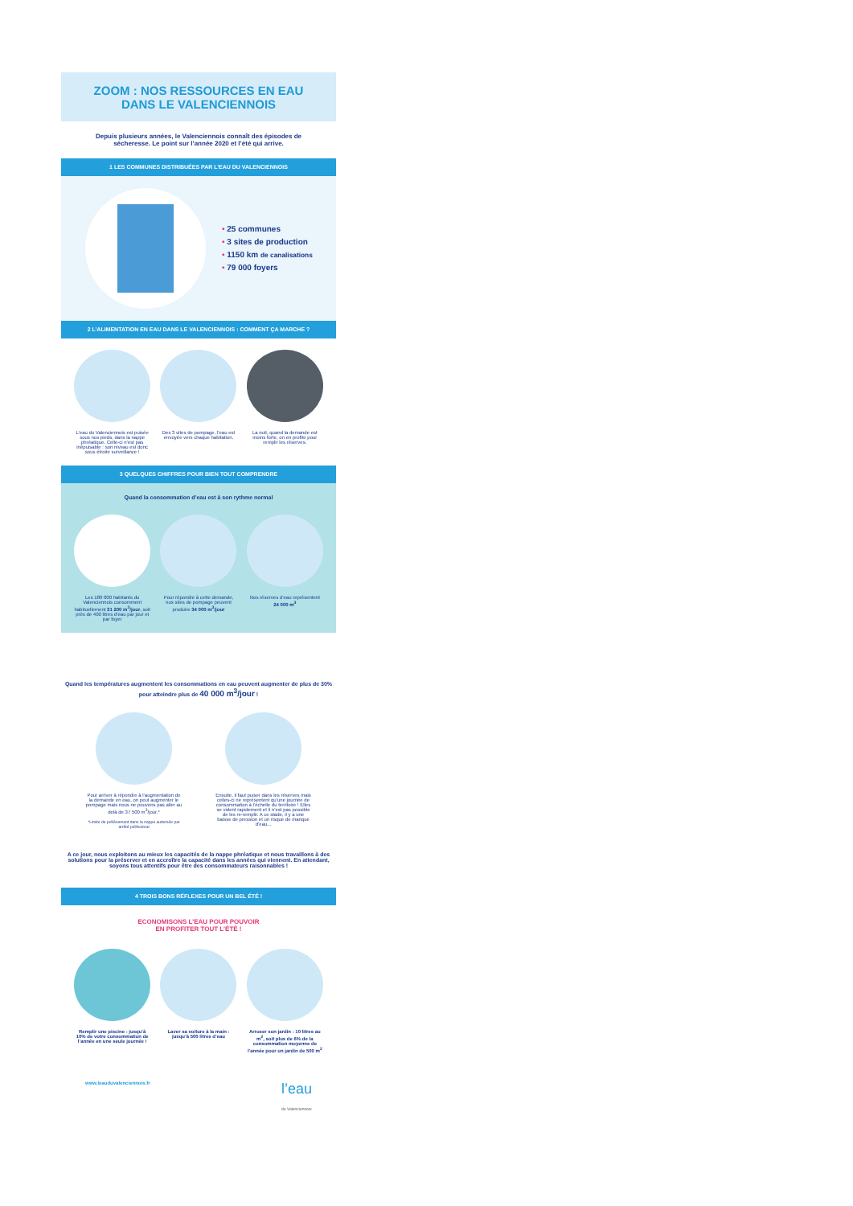ZOOM : NOS RESSOURCES EN EAU
DANS LE VALENCIENNOIS
Depuis plusieurs années, le Valenciennois connaît des épisodes de sécheresse. Le point sur l’année 2020 et l’été qui arrive.
1 LES COMMUNES DISTRIBUÉES PAR L’EAU DU VALENCIENNOIS
• 25 communes
• 3 sites de production
• 1150 km de canalisations
• 79 000 foyers
2 L’ALIMENTATION EN EAU DANS LE VALENCIENNOIS : COMMENT ÇA MARCHE ?
L’eau du Valenciennois est puisée sous nos pieds, dans la nappe phréatique. Celle-ci n’est pas inépuisable : son niveau est donc sous étroite surveillance !
Des 3 sites de pompage, l’eau est envoyée vers chaque habitation.
La nuit, quand la demande est moins forte, on en profite pour remplir les réserves.
3 QUELQUES CHIFFRES POUR BIEN TOUT COMPRENDRE
Quand la consommation d’eau est à son rythme normal
Les 180 000 habitants du Valenciennois consomment habituellement 31 200 m<sup>3</sup>/jour, soit près de 400 litres d’eau par jour et par foyer
Pour répondre à cette demande, nos sites de pompage peuvent produire 34 000 m<sup>3</sup>/jour
Nos réserves d’eau représentent 24 000 m<sup>3</sup>
Quand les températures augmentent les consommations en eau peuvent augmenter de plus de 30% pour atteindre plus de 40 000 m<sup>3</sup>/jour !
Pour arriver à répondre à l’augmentation de la demande en eau, on peut augmenter le pompage mais nous ne pouvons pas aller au delà de 37 500 m<sup>3</sup>/jour.*
*Limite de prélèvement dans la nappe autorisée par arrêté préfectoral
Ensuite, il faut puiser dans les réserves mais celles-ci ne représentent qu’une journée de consommation à l’échelle du territoire ! Elles se vident rapidement et il n’est pas possible de les re-remplir. A ce stade, il y a une baisse de pression et un risque de manque d’eau...
A ce jour, nous exploitons au mieux les capacités de la nappe phréatique et nous travaillons à des solutions pour la préserver et en accroître la capacité dans les années qui viennent. En attendant, soyons tous attentifs pour être des consommateurs raisonnables !
4 TROIS BONS RÉFLEXES POUR UN BEL ÉTÉ !
ECONOMISONS L’EAU POUR POUVOIR
EN PROFITER TOUT L’ÉTÉ !
Remplir une piscine : jusqu’à 10% de votre consommation de l’année en une seule journée !
Laver sa voiture à la main : jusqu’à 500 litres d’eau
Arroser son jardin : 10 litres au m<sup>2</sup>, soit plus de 6% de la consommation moyenne de l’année pour un jardin de 500 m<sup>2</sup>
www.leauduvalenciennois.fr l’eau
du Valenciennois